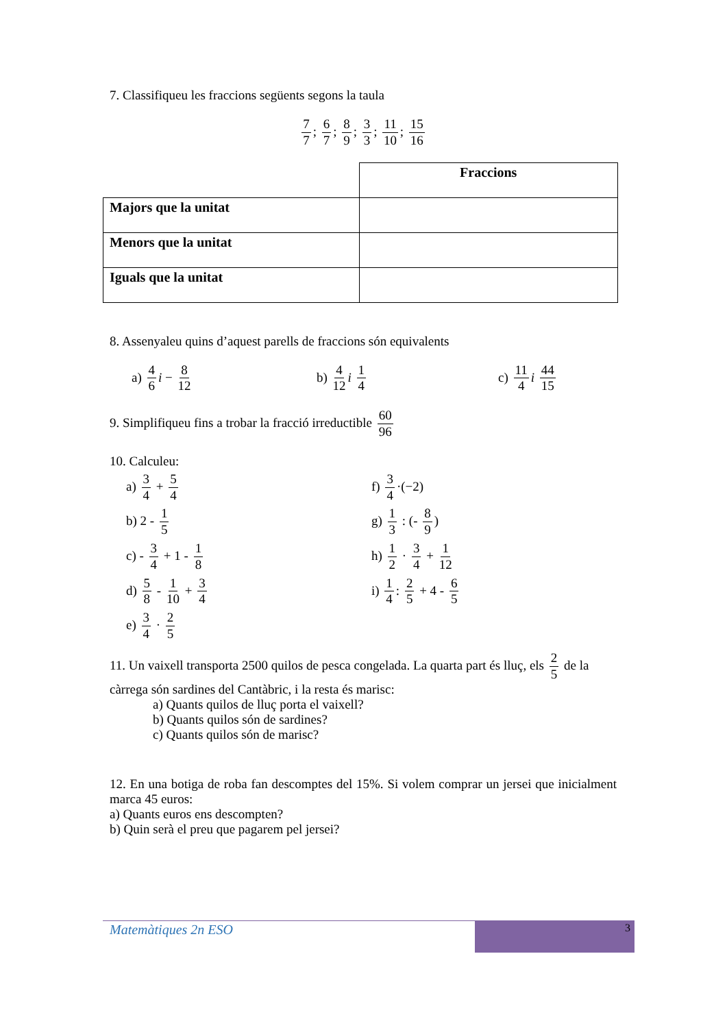7. Classifiqueu les fraccions següents segons la taula
7 7; 6 7; 8 9; 3 3; 11 10; 15 16
| | Fraccions |
| Majors que la unitat | |
| Menors que la unitat | |
| Iguals que la unitat | |
8. Assenyaleu quins d’aquest parells de fraccions són equivalents
a) 4 6 i − 8 12
b) 4 12 i 1 4
c) 11 4 i 44 15
9. Simplifiqueu fins a trobar la fracció irreductible 60 96
10. Calculeu:
a) 3 4 + 5 4
f) 3 4 ·(−2)
b) 2 - 1 5
g) 1 3 : (- 8 9)
c) - 3 4 + 1 - 1 8
h) 1 2 · 3 4 + 1 12
d) 5 8 - 1 10 + 3 4
i) 1 4: 2 5 + 4 - 6 5
e) 3 4 · 2 5
11. Un vaixell transporta 2500 quilos de pesca congelada. La quarta part és lluç, els 2 5 de la càrrega són sardines del Cantàbric, i la resta és marisc:
a) Quants quilos de lluç porta el vaixell?
b) Quants quilos són de sardines?
c) Quants quilos són de marisc?
12. En una botiga de roba fan descomptes del 15%. Si volem comprar un jersei que inicialment marca 45 euros:
a) Quants euros ens descompten?
b) Quin serà el preu que pagarem pel jersei?
Matemàtiques 2n ESO 3